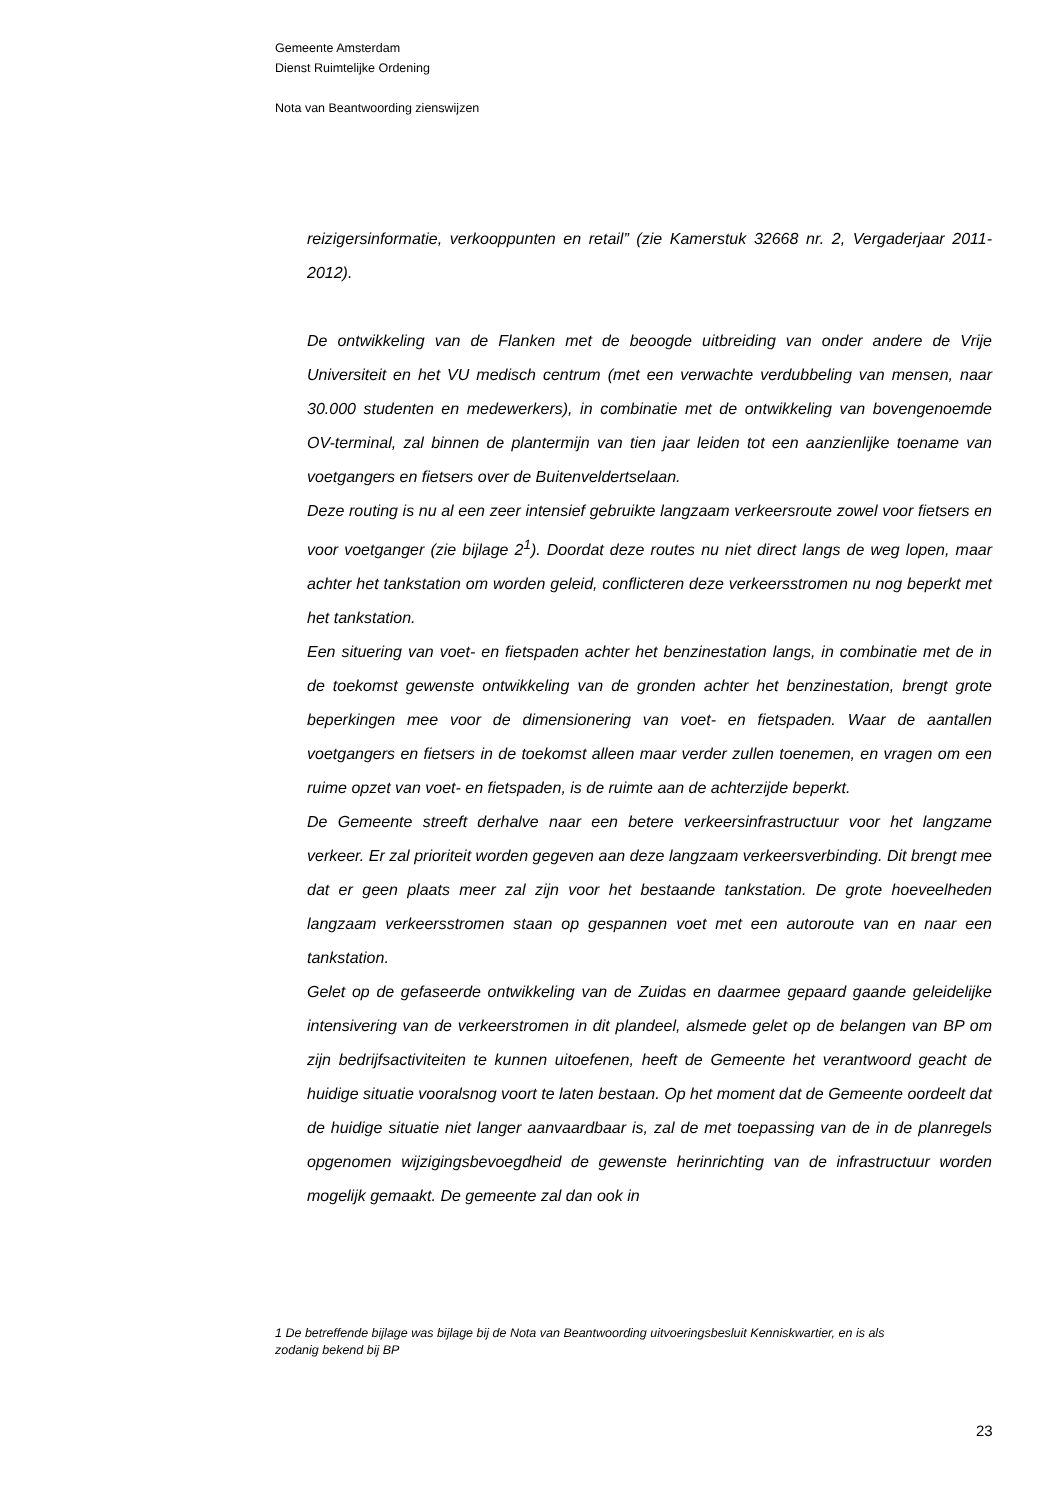Gemeente Amsterdam
Dienst Ruimtelijke Ordening
Nota van Beantwoording zienswijzen
reizigersinformatie, verkooppunten en retail” (zie Kamerstuk 32668 nr. 2, Vergaderjaar 2011-2012).
De ontwikkeling van de Flanken met de beoogde uitbreiding van onder andere de Vrije Universiteit en het VU medisch centrum (met een verwachte verdubbeling van mensen, naar 30.000 studenten en medewerkers), in combinatie met de ontwikkeling van bovengenoemde OV-terminal, zal binnen de plantermijn van tien jaar leiden tot een aanzienlijke toename van voetgangers en fietsers over de Buitenveldertselaan.
Deze routing is nu al een zeer intensief gebruikte langzaam verkeersroute zowel voor fietsers en voor voetganger (zie bijlage 2<sup>1</sup>). Doordat deze routes nu niet direct langs de weg lopen, maar achter het tankstation om worden geleid, conflicteren deze verkeersstromen nu nog beperkt met het tankstation.
Een situering van voet- en fietspaden achter het benzinestation langs, in combinatie met de in de toekomst gewenste ontwikkeling van de gronden achter het benzinestation, brengt grote beperkingen mee voor de dimensionering van voet- en fietspaden. Waar de aantallen voetgangers en fietsers in de toekomst alleen maar verder zullen toenemen, en vragen om een ruime opzet van voet- en fietspaden, is de ruimte aan de achterzijde beperkt.
De Gemeente streeft derhalve naar een betere verkeersinfrastructuur voor het langzame verkeer. Er zal prioriteit worden gegeven aan deze langzaam verkeersverbinding. Dit brengt mee dat er geen plaats meer zal zijn voor het bestaande tankstation. De grote hoeveelheden langzaam verkeersstromen staan op gespannen voet met een autoroute van en naar een tankstation.
Gelet op de gefaseerde ontwikkeling van de Zuidas en daarmee gepaard gaande geleidelijke intensivering van de verkeerstromen in dit plandeel, alsmede gelet op de belangen van BP om zijn bedrijfsactiviteiten te kunnen uitoefenen, heeft de Gemeente het verantwoord geacht de huidige situatie vooralsnog voort te laten bestaan. Op het moment dat de Gemeente oordeelt dat de huidige situatie niet langer aanvaardbaar is, zal de met toepassing van de in de planregels opgenomen wijzigingsbevoegdheid de gewenste herinrichting van de infrastructuur worden mogelijk gemaakt. De gemeente zal dan ook in
1 De betreffende bijlage was bijlage bij de Nota van Beantwoording uitvoeringsbesluit Kenniskwartier, en is als zodanig bekend bij BP
23